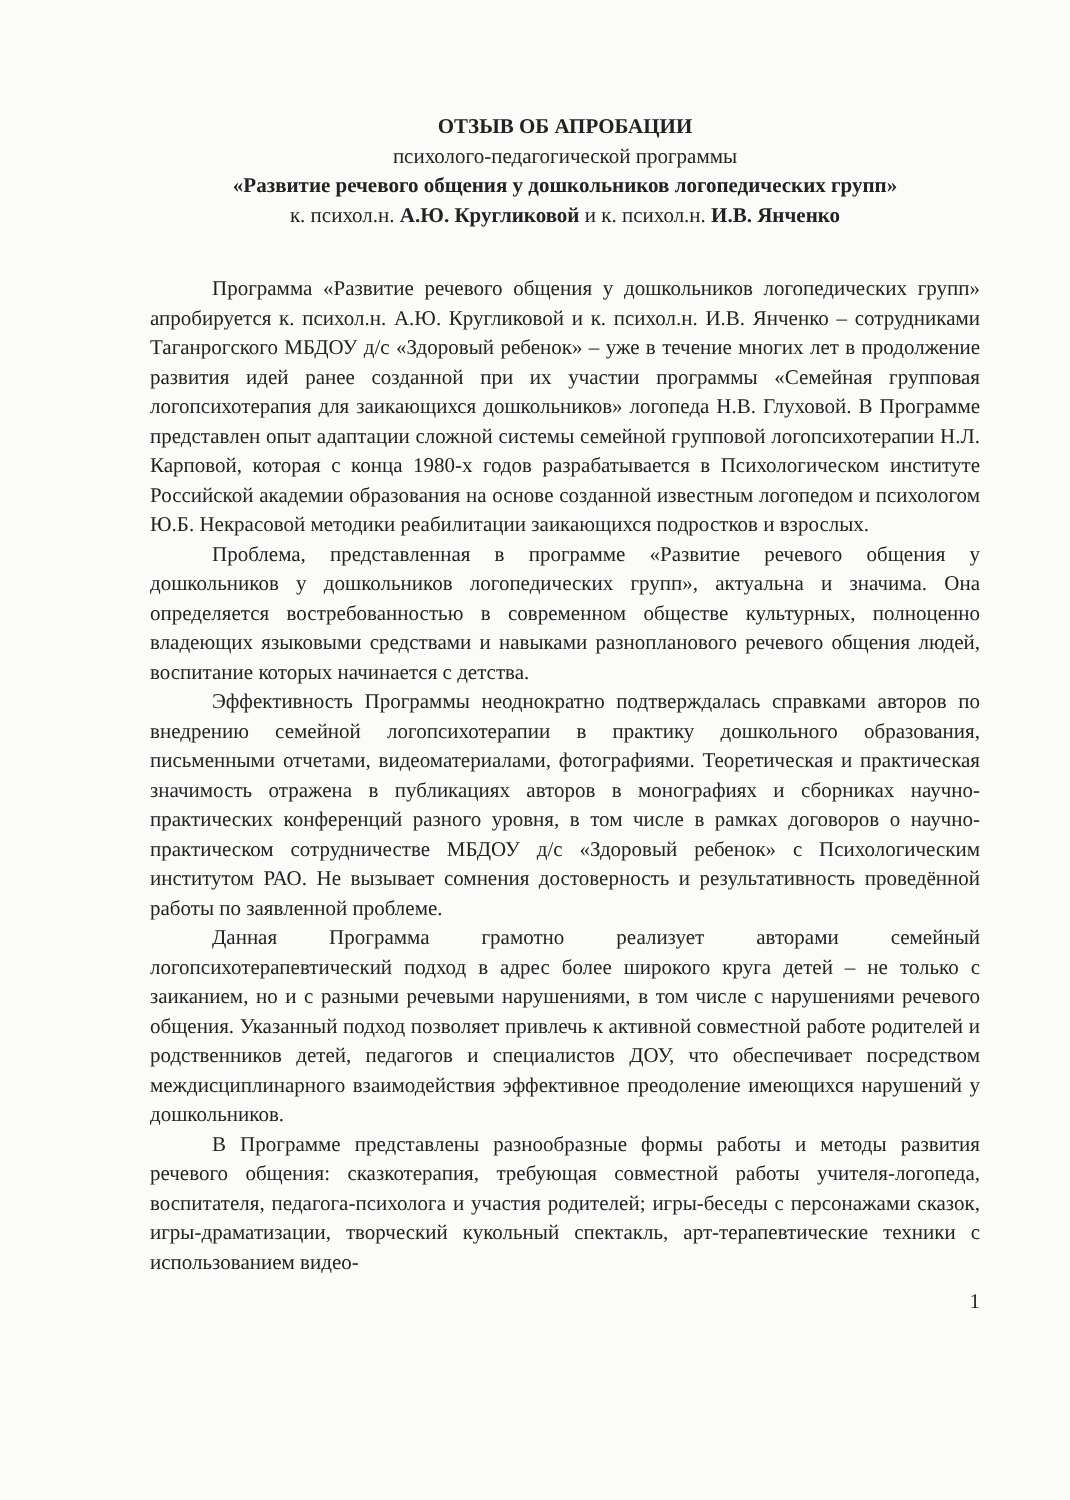ОТЗЫВ ОБ АПРОБАЦИИ
психолого-педагогической программы
«Развитие речевого общения у дошкольников логопедических групп»
к. психол.н. А.Ю. Кругликовой и к. психол.н. И.В. Янченко
Программа «Развитие речевого общения у дошкольников логопедических групп» апробируется к. психол.н. А.Ю. Кругликовой и к. психол.н. И.В. Янченко – сотрудниками Таганрогского МБДОУ д/с «Здоровый ребенок» – уже в течение многих лет в продолжение развития идей ранее созданной при их участии программы «Семейная групповая логопсихотерапия для заикающихся дошкольников» логопеда Н.В. Глуховой. В Программе представлен опыт адаптации сложной системы семейной групповой логопсихотерапии Н.Л. Карповой, которая с конца 1980-х годов разрабатывается в Психологическом институте Российской академии образования на основе созданной известным логопедом и психологом Ю.Б. Некрасовой методики реабилитации заикающихся подростков и взрослых.
Проблема, представленная в программе «Развитие речевого общения у дошкольников у дошкольников логопедических групп», актуальна и значима. Она определяется востребованностью в современном обществе культурных, полноценно владеющих языковыми средствами и навыками разнопланового речевого общения людей, воспитание которых начинается с детства.
Эффективность Программы неоднократно подтверждалась справками авторов по внедрению семейной логопсихотерапии в практику дошкольного образования, письменными отчетами, видеоматериалами, фотографиями. Теоретическая и практическая значимость отражена в публикациях авторов в монографиях и сборниках научно-практических конференций разного уровня, в том числе в рамках договоров о научно-практическом сотрудничестве МБДОУ д/с «Здоровый ребенок» с Психологическим институтом РАО. Не вызывает сомнения достоверность и результативность проведённой работы по заявленной проблеме.
Данная Программа грамотно реализует авторами семейный логопсихотерапевтический подход в адрес более широкого круга детей – не только с заиканием, но и с разными речевыми нарушениями, в том числе с нарушениями речевого общения. Указанный подход позволяет привлечь к активной совместной работе родителей и родственников детей, педагогов и специалистов ДОУ, что обеспечивает посредством междисциплинарного взаимодействия эффективное преодоление имеющихся нарушений у дошкольников.
В Программе представлены разнообразные формы работы и методы развития речевого общения: сказкотерапия, требующая совместной работы учителя-логопеда, воспитателя, педагога-психолога и участия родителей; игры-беседы с персонажами сказок, игры-драматизации, творческий кукольный спектакль, арт-терапевтические техники с использованием видео-
1